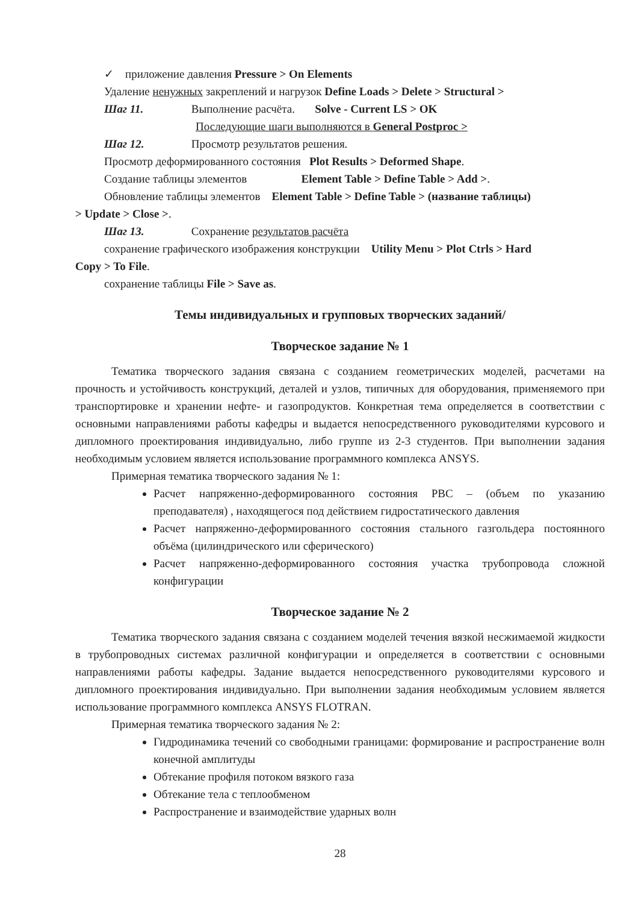✓ приложение давления Pressure > On Elements
Удаление ненужных закреплений и нагрузок Define Loads > Delete > Structural >
Шаг 11. Выполнение расчёта. Solve - Current LS > OK
Последующие шаги выполняются в General Postproc >
Шаг 12. Просмотр результатов решения.
Просмотр деформированного состояния Plot Results > Deformed Shape.
Создание таблицы элементов Element Table > Define Table > Add >.
Обновление таблицы элементов Element Table > Define Table > (название таблицы)
> Update > Close >.
Шаг 13. Сохранение результатов расчёта
сохранение графического изображения конструкции Utility Menu > Plot Ctrls > Hard
Copy > To File.
сохранение таблицы File > Save as.
Темы индивидуальных и групповых творческих заданий/
Творческое задание № 1
Тематика творческого задания связана с созданием геометрических моделей, расчетами на прочность и устойчивость конструкций, деталей и узлов, типичных для оборудования, применяемого при транспортировке и хранении нефте- и газопродуктов. Конкретная тема определяется в соответствии с основными направлениями работы кафедры и выдается непосредственного руководителями курсового и дипломного проектирования индивидуально, либо группе из 2-3 студентов. При выполнении задания необходимым условием является использование программного комплекса ANSYS.
Примерная тематика творческого задания № 1:
Расчет напряженно-деформированного состояния РВС – (объем по указанию преподавателя) , находящегося под действием гидростатического давления
Расчет напряженно-деформированного состояния стального газгольдера постоянного объёма (цилиндрического или сферического)
Расчет напряженно-деформированного состояния участка трубопровода сложной конфигурации
Творческое задание № 2
Тематика творческого задания связана с созданием моделей течения вязкой несжимаемой жидкости в трубопроводных системах различной конфигурации и определяется в соответствии с основными направлениями работы кафедры. Задание выдается непосредственного руководителями курсового и дипломного проектирования индивидуально. При выполнении задания необходимым условием является использование программного комплекса ANSYS FLOTRAN.
Примерная тематика творческого задания № 2:
Гидродинамика течений со свободными границами: формирование и распространение волн конечной амплитуды
Обтекание профиля потоком вязкого газа
Обтекание тела с теплообменом
Распространение и взаимодействие ударных волн
28